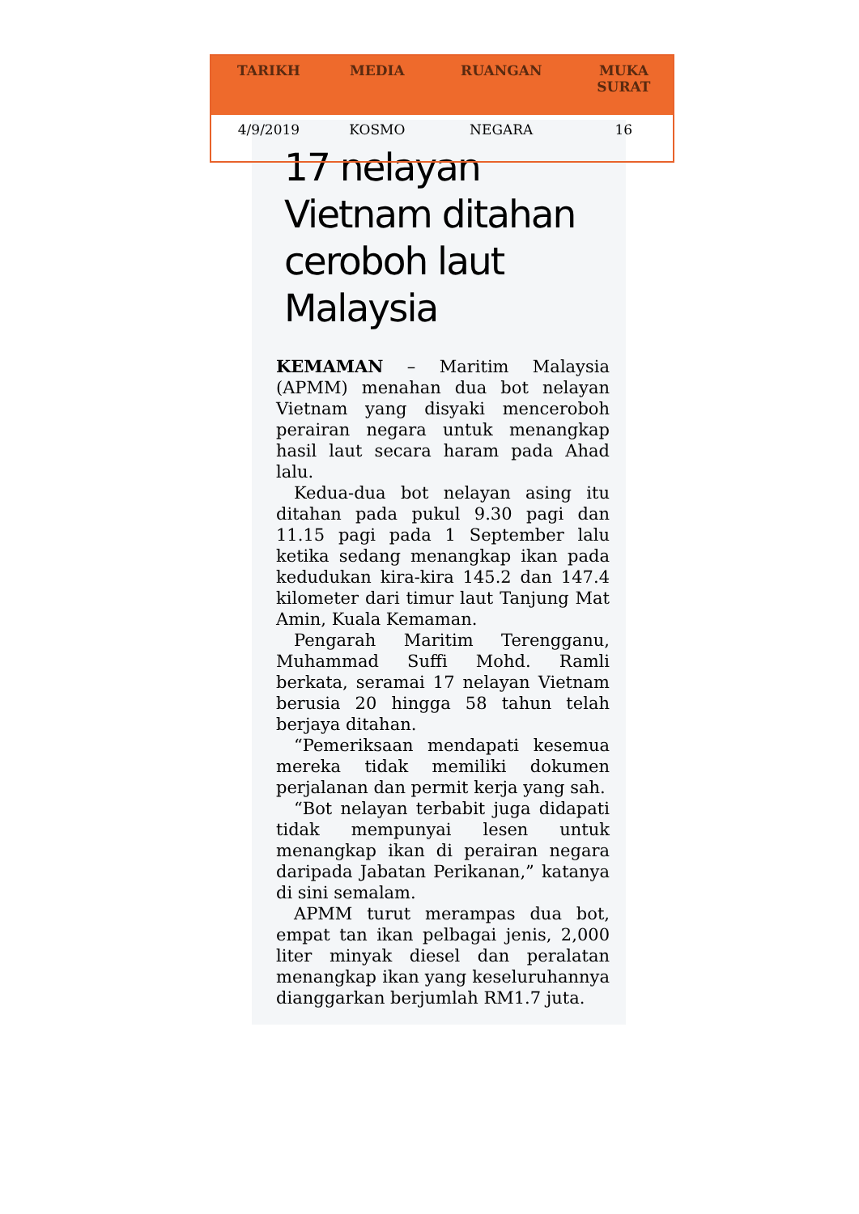| TARIKH | MEDIA | RUANGAN | MUKA SURAT |
| --- | --- | --- | --- |
| 4/9/2019 | KOSMO | NEGARA | 16 |
17 nelayan Vietnam ditahan ceroboh laut Malaysia
KEMAMAN – Maritim Malaysia (APMM) menahan dua bot nelayan Vietnam yang disyaki menceroboh perairan negara untuk menangkap hasil laut secara haram pada Ahad lalu.
Kedua-dua bot nelayan asing itu ditahan pada pukul 9.30 pagi dan 11.15 pagi pada 1 September lalu ketika sedang menangkap ikan pada kedudukan kira-kira 145.2 dan 147.4 kilometer dari timur laut Tanjung Mat Amin, Kuala Kemaman.
Pengarah Maritim Terengganu, Muhammad Suffi Mohd. Ramli berkata, seramai 17 nelayan Vietnam berusia 20 hingga 58 tahun telah berjaya ditahan.
“Pemeriksaan mendapati kesemua mereka tidak memiliki dokumen perjalanan dan permit kerja yang sah.
“Bot nelayan terbabit juga didapati tidak mempunyai lesen untuk menangkap ikan di perairan negara daripada Jabatan Perikanan,” katanya di sini semalam.
APMM turut merampas dua bot, empat tan ikan pelbagai jenis, 2,000 liter minyak diesel dan peralatan menangkap ikan yang keseluruhannya dianggarkan berjumlah RM1.7 juta.